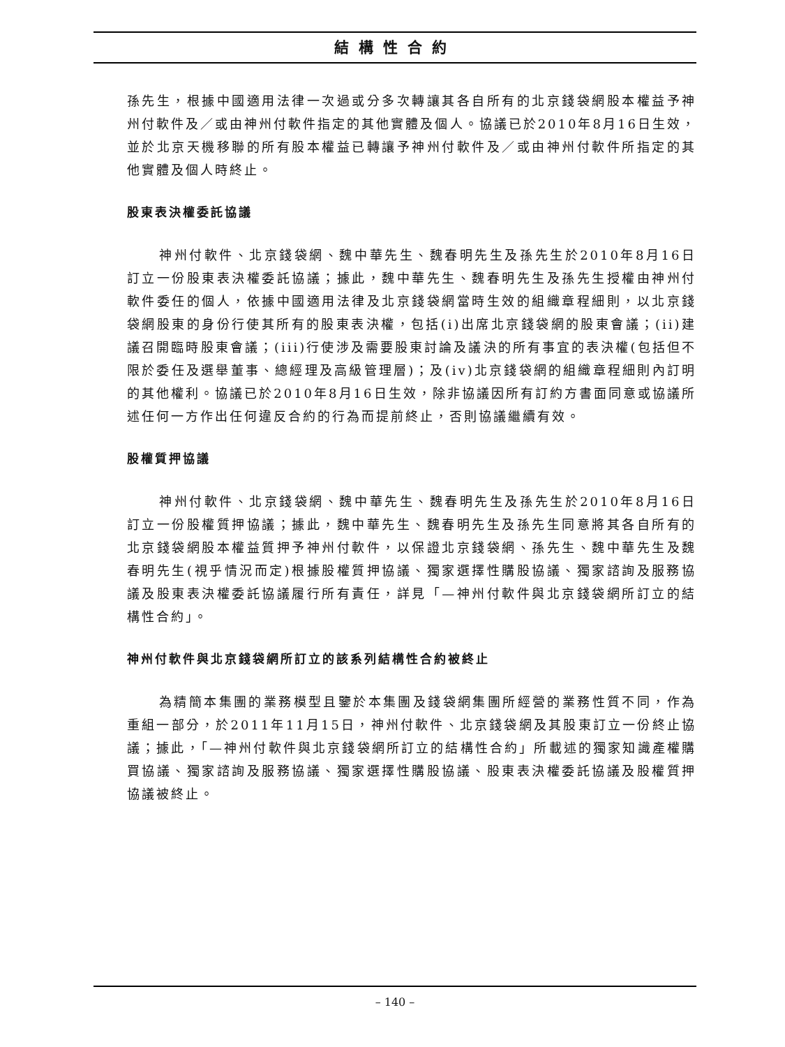結構性合約
孫先生，根據中國適用法律一次過或分多次轉讓其各自所有的北京錢袋網股本權益予神州付軟件及／或由神州付軟件指定的其他實體及個人。協議已於2010年8月16日生效，並於北京天機移聯的所有股本權益已轉讓予神州付軟件及／或由神州付軟件所指定的其他實體及個人時終止。
股東表決權委託協議
神州付軟件、北京錢袋網、魏中華先生、魏春明先生及孫先生於2010年8月16日訂立一份股東表決權委託協議；據此，魏中華先生、魏春明先生及孫先生授權由神州付軟件委任的個人，依據中國適用法律及北京錢袋網當時生效的組織章程細則，以北京錢袋網股東的身份行使其所有的股東表決權，包括(i)出席北京錢袋網的股東會議；(ii)建議召開臨時股東會議；(iii)行使涉及需要股東討論及議決的所有事宜的表決權(包括但不限於委任及選舉董事、總經理及高級管理層)；及(iv)北京錢袋網的組織章程細則內訂明的其他權利。協議已於2010年8月16日生效，除非協議因所有訂約方書面同意或協議所述任何一方作出任何違反合約的行為而提前終止，否則協議繼續有效。
股權質押協議
神州付軟件、北京錢袋網、魏中華先生、魏春明先生及孫先生於2010年8月16日訂立一份股權質押協議；據此，魏中華先生、魏春明先生及孫先生同意將其各自所有的北京錢袋網股本權益質押予神州付軟件，以保證北京錢袋網、孫先生、魏中華先生及魏春明先生(視乎情況而定)根據股權質押協議、獨家選擇性購股協議、獨家諮詢及服務協議及股東表決權委託協議履行所有責任，詳見「—神州付軟件與北京錢袋網所訂立的結構性合約」。
神州付軟件與北京錢袋網所訂立的該系列結構性合約被終止
為精簡本集團的業務模型且鑒於本集團及錢袋網集團所經營的業務性質不同，作為重組一部分，於2011年11月15日，神州付軟件、北京錢袋網及其股東訂立一份終止協議；據此，「—神州付軟件與北京錢袋網所訂立的結構性合約」所載述的獨家知識產權購買協議、獨家諮詢及服務協議、獨家選擇性購股協議、股東表決權委託協議及股權質押協議被終止。
– 140 –